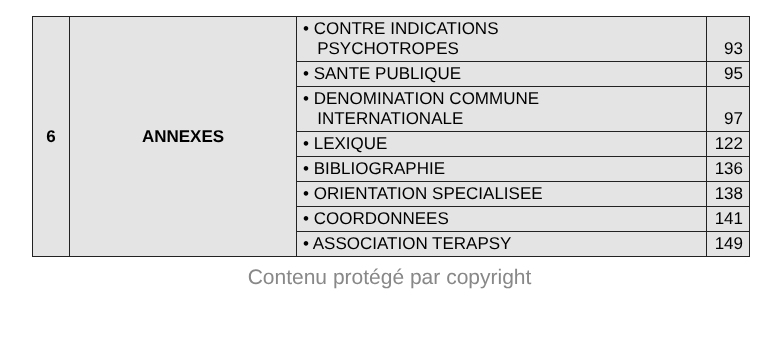| 6 | ANNEXES | • CONTRE INDICATIONS PSYCHOTROPES | 93 |
| | | • SANTE PUBLIQUE | 95 |
| | | • DENOMINATION COMMUNE INTERNATIONALE | 97 |
| | | • LEXIQUE | 122 |
| | | • BIBLIOGRAPHIE | 136 |
| | | • ORIENTATION SPECIALISEE | 138 |
| | | • COORDONNEES | 141 |
| | | • ASSOCIATION TERAPSY | 149 |
Contenu protégé par copyright